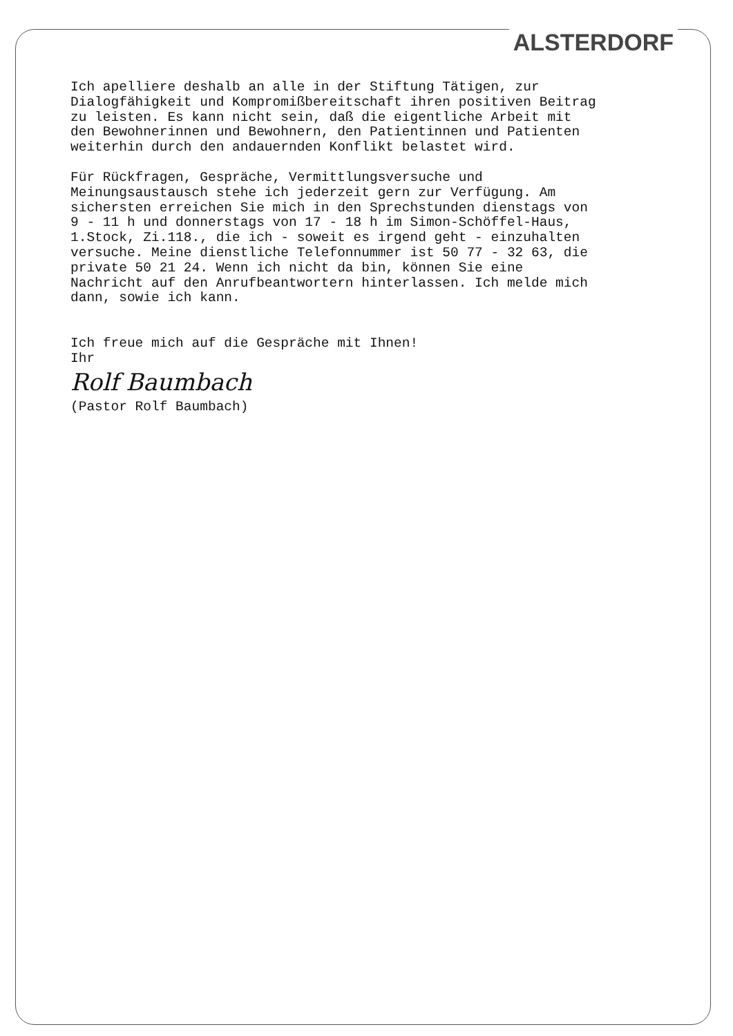ALSTERDORF
Ich apelliere deshalb an alle in der Stiftung Tätigen, zur Dialogfähigkeit und Kompromißbereitschaft ihren positiven Beitrag zu leisten. Es kann nicht sein, daß die eigentliche Arbeit mit den Bewohnerinnen und Bewohnern, den Patientinnen und Patienten weiterhin durch den andauernden Konflikt belastet wird.
Für Rückfragen, Gespräche, Vermittlungsversuche und Meinungsaustausch stehe ich jederzeit gern zur Verfügung. Am sichersten erreichen Sie mich in den Sprechstunden dienstags von 9 - 11 h und donnerstags von 17 - 18 h im Simon-Schöffel-Haus, 1.Stock, Zi.118., die ich - soweit es irgend geht - einzuhalten versuche. Meine dienstliche Telefonnummer ist 50 77 - 32 63, die private 50 21 24. Wenn ich nicht da bin, können Sie eine Nachricht auf den Anrufbeantwortern hinterlassen. Ich melde mich dann, sowie ich kann.
Ich freue mich auf die Gespräche mit Ihnen! Ihr
Rolf Baumbach
(Pastor Rolf Baumbach)